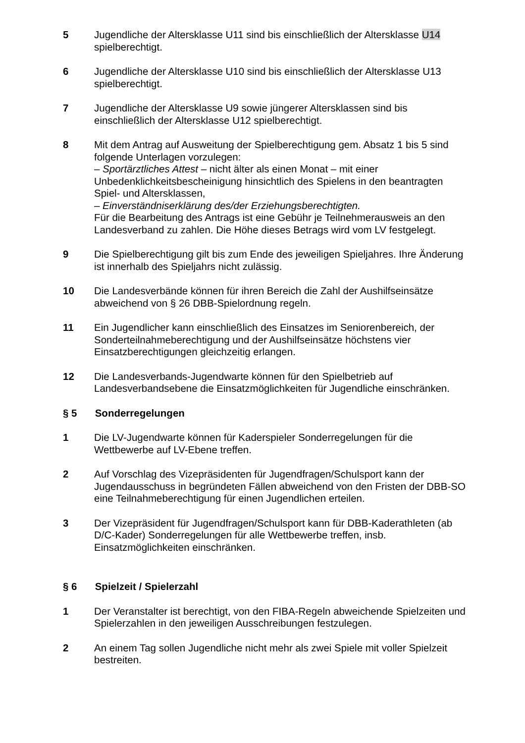5 Jugendliche der Altersklasse U11 sind bis einschließlich der Altersklasse U14 spielberechtigt.
6 Jugendliche der Altersklasse U10 sind bis einschließlich der Altersklasse U13 spielberechtigt.
7 Jugendliche der Altersklasse U9 sowie jüngerer Altersklassen sind bis einschließlich der Altersklasse U12 spielberechtigt.
8 Mit dem Antrag auf Ausweitung der Spielberechtigung gem. Absatz 1 bis 5 sind folgende Unterlagen vorzulegen:
– Sportärztliches Attest – nicht älter als einen Monat – mit einer Unbedenklichkeitsbescheinigung hinsichtlich des Spielens in den beantragten Spiel- und Altersklassen,
– Einverständniserklärung des/der Erziehungsberechtigten.
Für die Bearbeitung des Antrags ist eine Gebühr je Teilnehmerausweis an den Landesverband zu zahlen. Die Höhe dieses Betrags wird vom LV festgelegt.
9 Die Spielberechtigung gilt bis zum Ende des jeweiligen Spieljahres. Ihre Änderung ist innerhalb des Spieljahrs nicht zulässig.
10 Die Landesverbände können für ihren Bereich die Zahl der Aushilfseinsätze abweichend von § 26 DBB-Spielordnung regeln.
11 Ein Jugendlicher kann einschließlich des Einsatzes im Seniorenbereich, der Sonderteilnahmeberechtigung und der Aushilfseinsätze höchstens vier Einsatzberechtigungen gleichzeitig erlangen.
12 Die Landesverbands-Jugendwarte können für den Spielbetrieb auf Landesverbandsebene die Einsatzmöglichkeiten für Jugendliche einschränken.
§ 5 Sonderregelungen
1 Die LV-Jugendwarte können für Kaderspieler Sonderregelungen für die Wettbewerbe auf LV-Ebene treffen.
2 Auf Vorschlag des Vizepräsidenten für Jugendfragen/Schulsport kann der Jugendausschuss in begründeten Fällen abweichend von den Fristen der DBB-SO eine Teilnahmeberechtigung für einen Jugendlichen erteilen.
3 Der Vizepräsident für Jugendfragen/Schulsport kann für DBB-Kaderathleten (ab D/C-Kader) Sonderregelungen für alle Wettbewerbe treffen, insb. Einsatzmöglichkeiten einschränken.
§ 6 Spielzeit / Spielerzahl
1 Der Veranstalter ist berechtigt, von den FIBA-Regeln abweichende Spielzeiten und Spielerzahlen in den jeweiligen Ausschreibungen festzulegen.
2 An einem Tag sollen Jugendliche nicht mehr als zwei Spiele mit voller Spielzeit bestreiten.